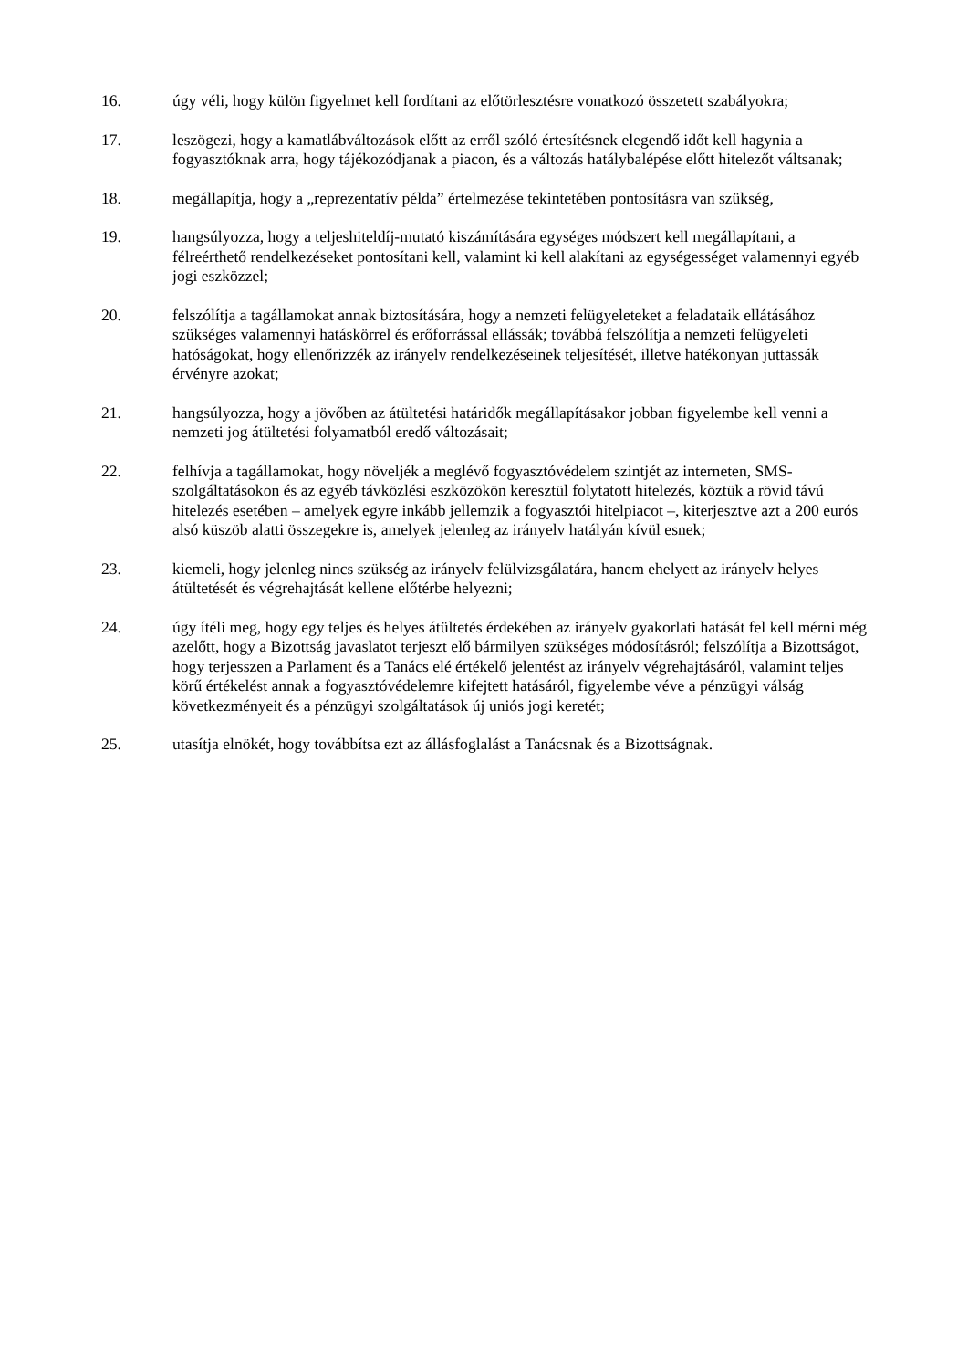16. úgy véli, hogy külön figyelmet kell fordítani az előtörlesztésre vonatkozó összetett szabályokra;
17. leszögezi, hogy a kamatlábváltozások előtt az erről szóló értesítésnek elegendő időt kell hagynia a fogyasztóknak arra, hogy tájékozódjanak a piacon, és a változás hatálybalépése előtt hitelezőt váltsanak;
18. megállapítja, hogy a „reprezentatív példa” értelmezése tekintetében pontosításra van szükség,
19. hangsúlyozza, hogy a teljeshiteldíj-mutató kiszámítására egységes módszert kell megállapítani, a félreérthető rendelkezéseket pontosítani kell, valamint ki kell alakítani az egységességet valamennyi egyéb jogi eszközzel;
20. felszólítja a tagállamokat annak biztosítására, hogy a nemzeti felügyeleteket a feladataik ellátásához szükséges valamennyi hatáskörrel és erőforrással ellássák; továbbá felszólítja a nemzeti felügyeleti hatóságokat, hogy ellenőrizzék az irányelv rendelkezéseinek teljesítését, illetve hatékonyan juttassák érvényre azokat;
21. hangsúlyozza, hogy a jövőben az átültetési határidők megállapításakor jobban figyelembe kell venni a nemzeti jog átültetési folyamatból eredő változásait;
22. felhívja a tagállamokat, hogy növeljék a meglévő fogyasztóvédelem szintjét az interneten, SMS-szolgáltatásokon és az egyéb távközlési eszközökön keresztül folytatott hitelezés, köztük a rövid távú hitelezés esetében – amelyek egyre inkább jellemzik a fogyasztói hitelpiacot –, kiterjesztve azt a 200 eurós alsó küszöb alatti összegekre is, amelyek jelenleg az irányelv hatályán kívül esnek;
23. kiemeli, hogy jelenleg nincs szükség az irányelv felülvizsgálatára, hanem ehelyett az irányelv helyes átültetését és végrehajtását kellene előtérbe helyezni;
24. úgy ítéli meg, hogy egy teljes és helyes átültetés érdekében az irányelv gyakorlati hatását fel kell mérni még azelőtt, hogy a Bizottság javaslatot terjeszt elő bármilyen szükséges módosításról; felszólítja a Bizottságot, hogy terjesszen a Parlament és a Tanács elé értékelő jelentést az irányelv végrehajtásáról, valamint teljes körű értékelést annak a fogyasztóvédelemre kifejtett hatásáról, figyelembe véve a pénzügyi válság következményeit és a pénzügyi szolgáltatások új uniós jogi keretét;
25. utasítja elnökét, hogy továbbítsa ezt az állásfoglalást a Tanácsnak és a Bizottságnak.